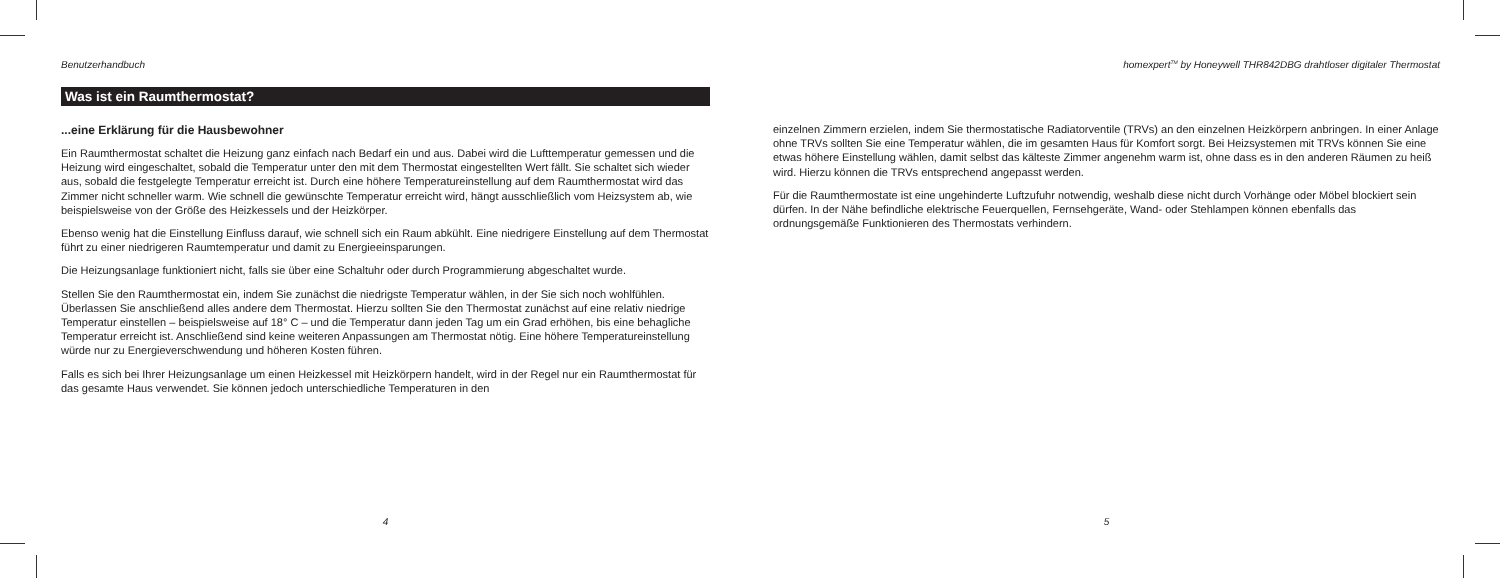Benutzerhandbuch
Was ist ein Raumthermostat?
...eine Erklärung für die Hausbewohner
Ein Raumthermostat schaltet die Heizung ganz einfach nach Bedarf ein und aus. Dabei wird die Lufttemperatur gemessen und die Heizung wird eingeschaltet, sobald die Temperatur unter den mit dem Thermostat eingestellten Wert fällt. Sie schaltet sich wieder aus, sobald die festgelegte Temperatur erreicht ist. Durch eine höhere Temperatureinstellung auf dem Raumthermostat wird das Zimmer nicht schneller warm. Wie schnell die gewünschte Temperatur erreicht wird, hängt ausschließlich vom Heizsystem ab, wie beispielsweise von der Größe des Heizkessels und der Heizkörper.
Ebenso wenig hat die Einstellung Einfluss darauf, wie schnell sich ein Raum abkühlt. Eine niedrigere Einstellung auf dem Thermostat führt zu einer niedrigeren Raumtemperatur und damit zu Energieeinsparungen.
Die Heizungsanlage funktioniert nicht, falls sie über eine Schaltuhr oder durch Programmierung abgeschaltet wurde.
Stellen Sie den Raumthermostat ein, indem Sie zunächst die niedrigste Temperatur wählen, in der Sie sich noch wohlfühlen. Überlassen Sie anschließend alles andere dem Thermostat. Hierzu sollten Sie den Thermostat zunächst auf eine relativ niedrige Temperatur einstellen – beispielsweise auf 18° C – und die Temperatur dann jeden Tag um ein Grad erhöhen, bis eine behagliche Temperatur erreicht ist. Anschließend sind keine weiteren Anpassungen am Thermostat nötig. Eine höhere Temperatureinstellung würde nur zu Energieverschwendung und höheren Kosten führen.
Falls es sich bei Ihrer Heizungsanlage um einen Heizkessel mit Heizkörpern handelt, wird in der Regel nur ein Raumthermostat für das gesamte Haus verwendet. Sie können jedoch unterschiedliche Temperaturen in den
4
homexpert<sup>TM</sup> by Honeywell THR842DBG drahtloser digitaler Thermostat
einzelnen Zimmern erzielen, indem Sie thermostatische Radiatorventile (TRVs) an den einzelnen Heizkörpern anbringen. In einer Anlage ohne TRVs sollten Sie eine Temperatur wählen, die im gesamten Haus für Komfort sorgt. Bei Heizsystemen mit TRVs können Sie eine etwas höhere Einstellung wählen, damit selbst das kälteste Zimmer angenehm warm ist, ohne dass es in den anderen Räumen zu heiß wird. Hierzu können die TRVs entsprechend angepasst werden.
Für die Raumthermostate ist eine ungehinderte Luftzufuhr notwendig, weshalb diese nicht durch Vorhänge oder Möbel blockiert sein dürfen. In der Nähe befindliche elektrische Feuerquellen, Fernsehgeräte, Wand- oder Stehlampen können ebenfalls das ordnungsgemäße Funktionieren des Thermostats verhindern.
5